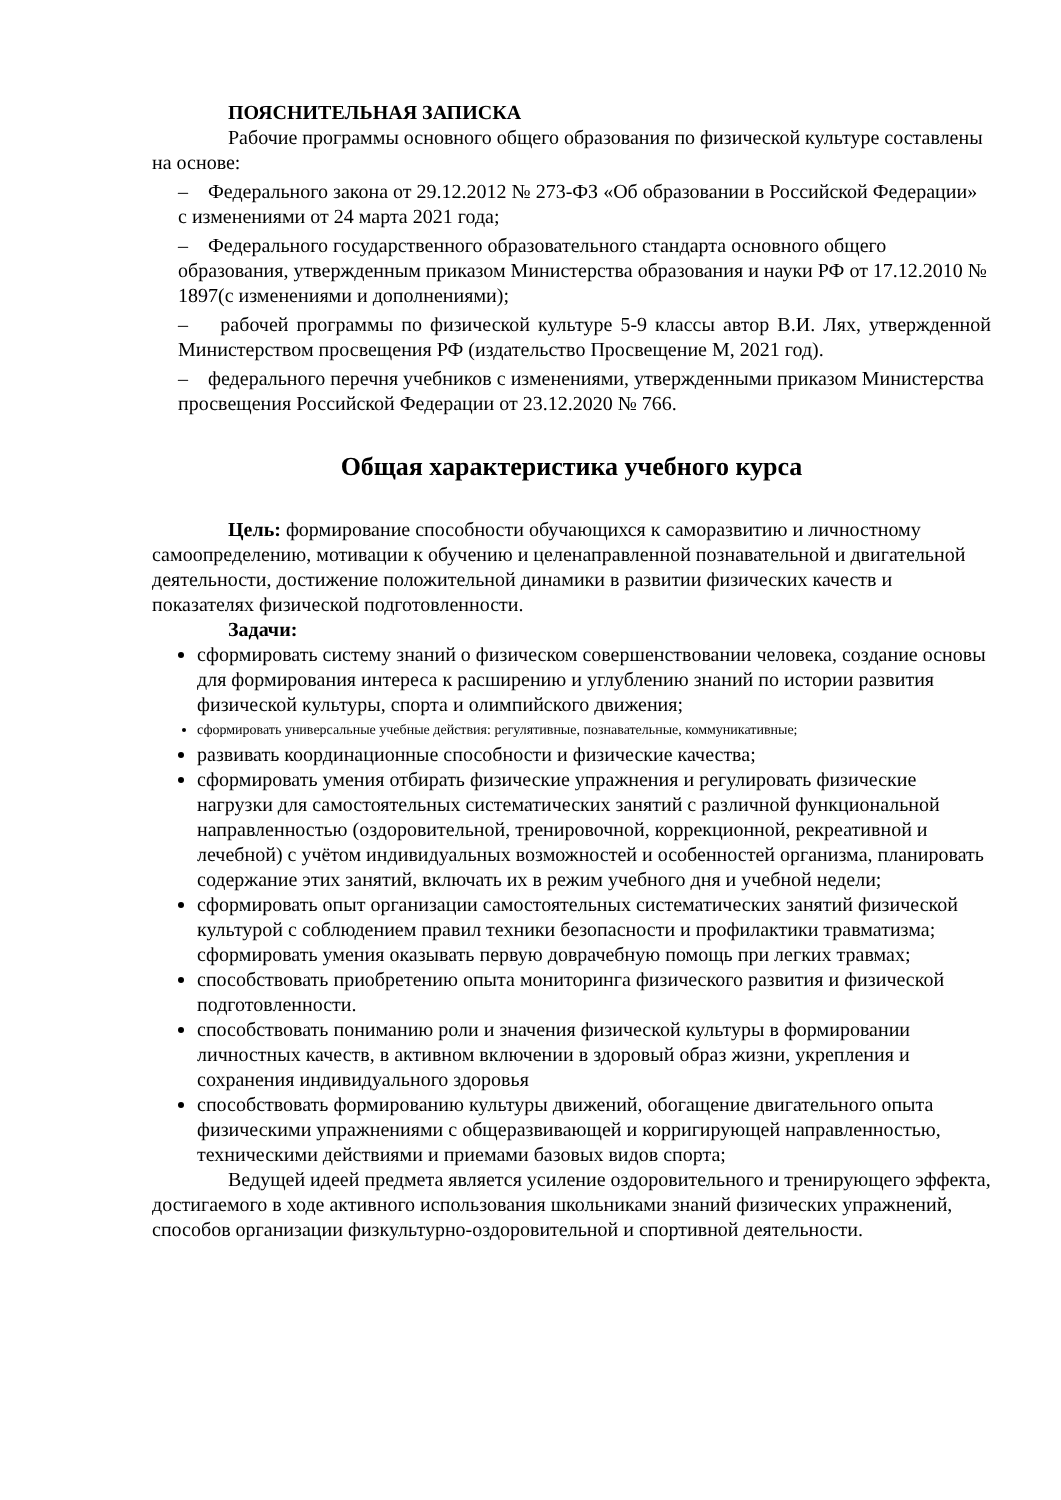ПОЯСНИТЕЛЬНАЯ ЗАПИСКА
Рабочие программы основного общего образования по физической культуре составлены на основе:
– Федерального закона от 29.12.2012 № 273-ФЗ «Об образовании в Российской Федерации» с изменениями от 24 марта 2021 года;
– Федерального государственного образовательного стандарта основного общего образования, утвержденным приказом Министерства образования и науки РФ от 17.12.2010 № 1897(с изменениями и дополнениями);
– рабочей программы по физической культуре 5-9 классы автор В.И. Лях, утвержденной Министерством просвещения РФ (издательство Просвещение М, 2021 год).
– федерального перечня учебников с изменениями, утвержденными приказом Министерства просвещения Российской Федерации от 23.12.2020 № 766.
Общая характеристика учебного курса
Цель: формирование способности обучающихся к саморазвитию и личностному самоопределению, мотивации к обучению и целенаправленной познавательной и двигательной деятельности, достижение положительной динамики в развитии физических качеств и показателях физической подготовленности.
Задачи:
сформировать систему знаний о физическом совершенствовании человека, создание основы для формирования интереса к расширению и углублению знаний по истории развития физической культуры, спорта и олимпийского движения;
сформировать универсальные учебные действия: регулятивные, познавательные, коммуникативные;
развивать координационные способности и физические качества;
сформировать умения отбирать физические упражнения и регулировать физические нагрузки для самостоятельных систематических занятий с различной функциональной направленностью (оздоровительной, тренировочной, коррекционной, рекреативной и лечебной) с учётом индивидуальных возможностей и особенностей организма, планировать содержание этих занятий, включать их в режим учебного дня и учебной недели;
сформировать опыт организации самостоятельных систематических занятий физической культурой с соблюдением правил техники безопасности и профилактики травматизма; сформировать умения оказывать первую доврачебную помощь при легких травмах;
способствовать приобретению опыта мониторинга физического развития и физической подготовленности.
способствовать пониманию роли и значения физической культуры в формировании личностных качеств, в активном включении в здоровый образ жизни, укрепления и сохранения индивидуального здоровья
способствовать формированию культуры движений, обогащение двигательного опыта физическими упражнениями с общеразвивающей и корригирующей направленностью, техническими действиями и приемами базовых видов спорта;
Ведущей идеей предмета является усиление оздоровительного и тренирующего эффекта, достигаемого в ходе активного использования школьниками знаний физических упражнений, способов организации физкультурно-оздоровительной и спортивной деятельности.